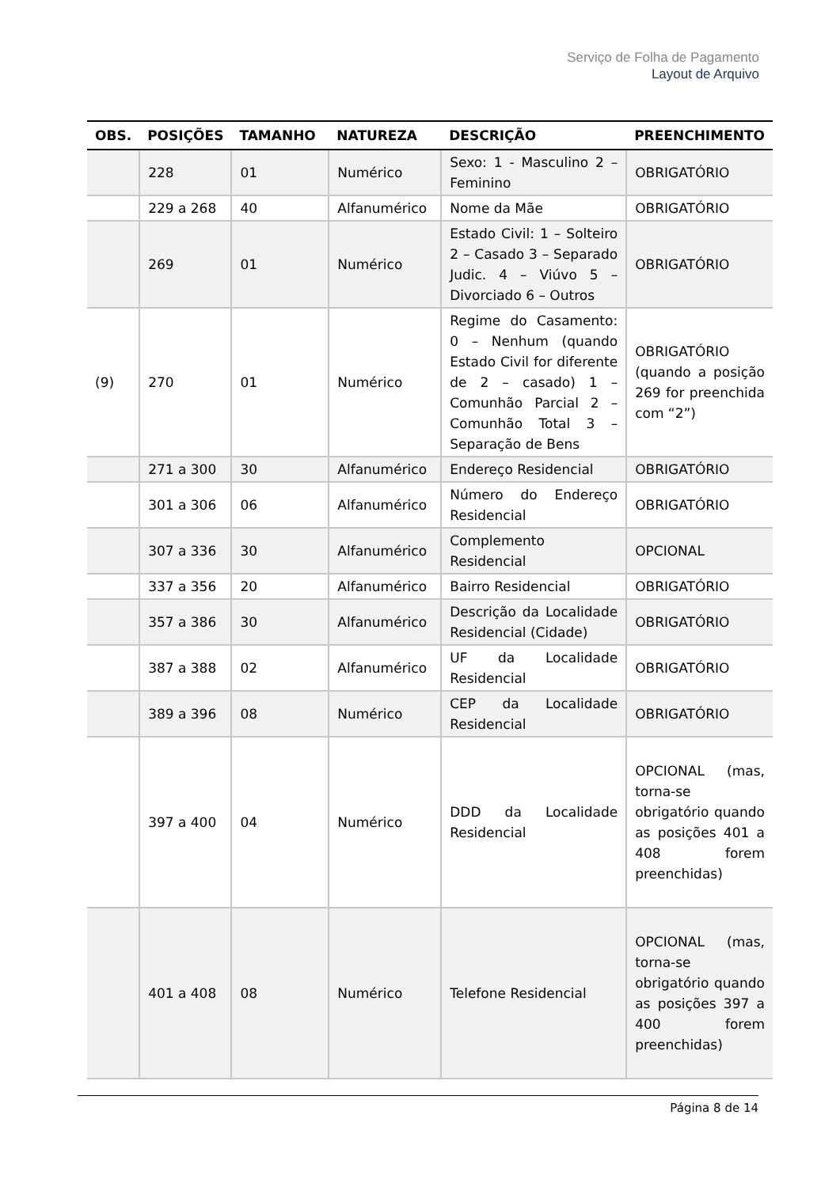Serviço de Folha de Pagamento
Layout de Arquivo
| OBS. | POSIÇÕES | TAMANHO | NATUREZA | DESCRIÇÃO | PREENCHIMENTO |
| --- | --- | --- | --- | --- | --- |
| | 228 | 01 | Numérico | Sexo: 1 - Masculino 2 – Feminino | OBRIGATÓRIO |
| | 229 a 268 | 40 | Alfanumérico | Nome da Mãe | OBRIGATÓRIO |
| | 269 | 01 | Numérico | Estado Civil: 1 – Solteiro 2 – Casado 3 – Separado Judic. 4 – Viúvo 5 – Divorciado 6 – Outros | OBRIGATÓRIO |
| (9) | 270 | 01 | Numérico | Regime do Casamento: 0 – Nenhum (quando Estado Civil for diferente de 2 – casado) 1 – Comunhão Parcial 2 – Comunhão Total 3 – Separação de Bens | OBRIGATÓRIO (quando a posição 269 for preenchida com “2”) |
| | 271 a 300 | 30 | Alfanumérico | Endereço Residencial | OBRIGATÓRIO |
| | 301 a 306 | 06 | Alfanumérico | Número do Endereço Residencial | OBRIGATÓRIO |
| | 307 a 336 | 30 | Alfanumérico | Complemento Residencial | OPCIONAL |
| | 337 a 356 | 20 | Alfanumérico | Bairro Residencial | OBRIGATÓRIO |
| | 357 a 386 | 30 | Alfanumérico | Descrição da Localidade Residencial (Cidade) | OBRIGATÓRIO |
| | 387 a 388 | 02 | Alfanumérico | UF da Localidade Residencial | OBRIGATÓRIO |
| | 389 a 396 | 08 | Numérico | CEP da Localidade Residencial | OBRIGATÓRIO |
| | 397 a 400 | 04 | Numérico | DDD da Localidade Residencial | OPCIONAL (mas, torna-se obrigatório quando as posições 401 a 408 forem preenchidas) |
| | 401 a 408 | 08 | Numérico | Telefone Residencial | OPCIONAL (mas, torna-se obrigatório quando as posições 397 a 400 forem preenchidas) |
Página 8 de 14